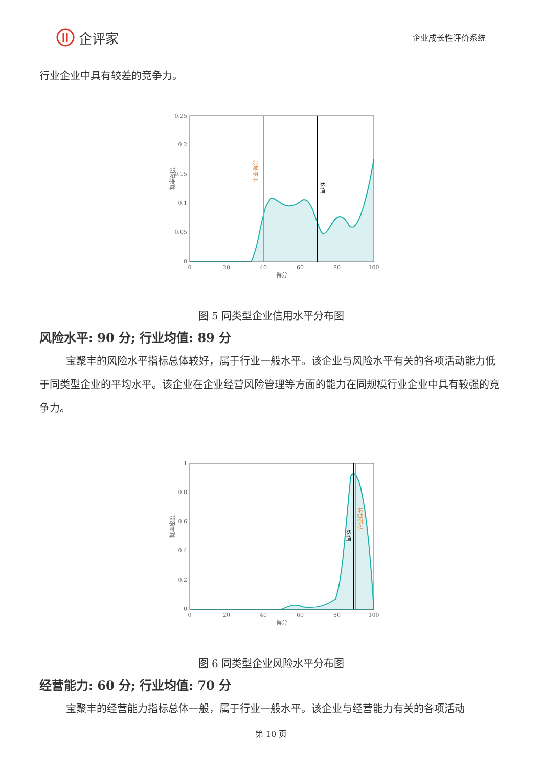企评家
企业成长性评价系统
行业企业中具有较差的竞争力。
0.25
0.2
0.15
0.1
0.05
0
0
20
40
60
80
100
得分
概率密度
企业得分
均值
图 5 同类型企业信用水平分布图
风险水平: 90 分; 行业均值: 89 分
宝聚丰的风险水平指标总体较好，属于行业一般水平。该企业与风险水平有关的各项活动能力低于同类型企业的平均水平。该企业在企业经营风险管理等方面的能力在同规模行业企业中具有较强的竞争力。
1
0.8
0.6
0.4
0.2
0
0
20
40
60
80
100
得分
概率密度
均值
企业得分
图 6 同类型企业风险水平分布图
经营能力: 60 分; 行业均值: 70 分
宝聚丰的经营能力指标总体一般，属于行业一般水平。该企业与经营能力有关的各项活动
第 10 页